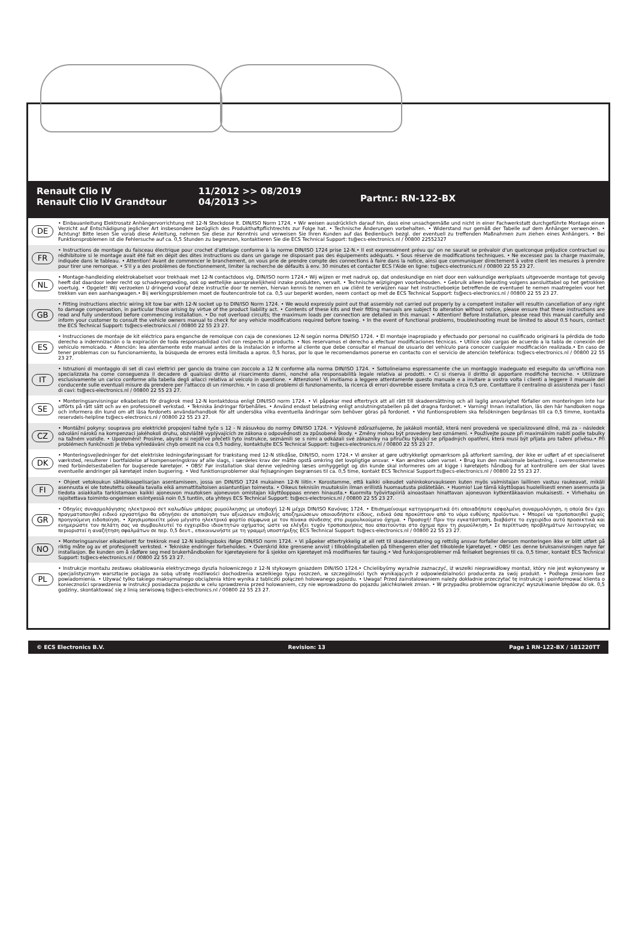Renault Clio IV
Renault Clio IV Grandtour
11/2012 >> 08/2019
04/2013 >>
Partnr.: RN-122-BX
DE
• Einbauanleitung Elektrosatz Anhängervorrichtung mit 12-N Steckdose lt. DIN/ISO Norm 1724. • Wir weisen ausdrücklich darauf hin, dass eine unsachgemäße und nicht in einer Fachwerkstatt durchgeführte Montage einen Verzicht auf Entschädigung jeglicher Art insbesondere bezüglich des Produkthaftpflichtrechts zur Folge hat. • Technische Änderungen vorbehalten. • Widerstand nur gemäß der Tabelle auf dem Anhänger verwenden. • Achtung! Bitte lesen Sie vorab diese Anleitung, nehmen Sie diese zur Kenntnis und verweisen Sie Ihren Kunden auf das Bedienbuch bezgl. der eventuell zu treffenden Maßnahmen zum ziehen eines Anhängers. • Bei Funktionsproblemen ist die Fehlersuche auf ca. 0,5 Stunden zu begrenzen, kontaktieren Sie die ECS Technical Support: ts@ecs-electronics.nl / 00800 22552327
FR
• Instructions de montage du faisceau électrique pour crochet d'attelage conforme à la norme DIN/ISO 1724 prise 12-N.• Il est expressément prévu qu' on ne saurait se prévaloir d'un quelconque préjudice contractuel ou rédhibitoire si le montage avait été fait en dépit des dites instructions ou dans un garage ne disposant pas des équipements adéquats. • Sous réserve de modifications techniques. • Ne excessez pas la charge maximale, indiquée dans le tableau. • Attention! Avant de commencer le branchement, on vous prie de prendre compte des connections à faire dans la notice, ainsi que communiquer directement à votre client les mesures à prendre pour tirer une remorque. • S'il y a des problèmes de fonctionnement, limiter la recherche de défaults à env. 30 minutes et contacter ECS l'Aide en ligne: ts@ecs-electronics.nl / 00800 22 55 23 27.
NL
• Montage-handleiding elektrokabelset voor trekhaak met 12-N contactdoos vlg. DIN/ISO norm 1724.• Wij wijzen er met nadruk op, dat ondeskundige en niet door een vakkundige werkplaats uitgevoerde montage tot gevolg heeft dat daardoor ieder recht op schadevergoeding, ook op wettelijke aansprakelijkheid inzake produkten, vervalt. • Technische wijzigingen voorbehouden. • Gebruik alleen belasting volgens aansluittabel op het getrokken voertuig. • Opgelet! Wij verzoeken U dringend vooraf deze instructie door te nemen, hiervan kennis te nemen en uw cliënt te verwijzen naar het instructieboekje betreffende de eventueel te nemen maatregelen voor het trekken van een aanhangwagen.• Bij werkingsproblemen moet de foutencontrole tot ca. 0,5 uur beperkt worden, neem contact op met de ECS Technical Support: ts@ecs-electronics.nl / 00800 22 55 23 27.
GB
• Fitting instructions electric wiring kit tow bar with 12-N socket up to DIN/ISO Norm 1724. • We would expressly point out that assembly not carried out properly by a competent installer will resultin cancellation of any right to damage compensation, in particular those arising by virtue of the product liability act. • Contents of these kits and their fitting manuals are subject to alteration without notice, please ensure that these instructions are read and fully understood before commencing installation. • Do not overload circuits; the maximum loads per connection are detailed in this manual. • Attention! Before Installation, please read this manual carefully and inform your customer to consult the vehicle owners manual to check for any vehicle modifications required before towing. • In the event of functional problems, troubleshooting must be limited to about 0.5 hours, contact the ECS Technical Support: ts@ecs-electronics.nl / 00800 22 55 23 27.
ES
• Instrucciones de montaje de kit eléctrico para enganche de remolque con caja de conexiones 12-N según norma DIN/ISO 1724. • El montaje inapropiado y efectuado por personal no cualificado originará la pérdida de todo derecho a indemnización o la expiración de toda responsabilidad civil con respecto al producto. • Nos reservamos el derecho a efectuar modificaciones técnicas. • Utilice sólo cargas de acuerdo a la tabla de conexión del vehículo remolcado. • Atención: lea atentamente este manual antes de la instalación e informe al cliente que debe consultar el manual de usuario del vehículo para conocer cualquier modificación realizada.• En caso de tener problemas con su funcionamiento, la búsqueda de errores está limitada a aprox. 0,5 horas, por lo que le recomendamos ponerse en contacto con el servicio de atención telefónica: ts@ecs-electronics.nl / 00800 22 55 23 27.
IT
• Istruzioni di montaggio di set di cavi elettrici per gancio da traino con zoccolo a 12 N conforme alla norma DIN/ISO 1724. • Sottolineiamo espressamente che un montaggio inadeguato ed eseguito da un'officina non specializzata ha come conseguenza il decadere di qualsiasi diritto al risarcimento danni, nonché alla responsabilità legale relativa ai prodotti. • Ci si riserva il diritto di apportare modifiche tecniche. • Utilizzare esclusivamente un carico conforme alla tabella degli allacci relativa al veicolo in questione. • Attenzione! Vi invitiamo a leggere attentamente questo manuale e a invitare a vostra volta i clienti a leggere il manuale del conducente sulle eventuali misure da prendere per l'attacco di un rimorchio. • In caso di problemi di funzionamento, la ricerca di errori dovrebbe essere limitata a circa 0,5 ore. Contattare il centralino di assistenza per i fasci di cavi: ts@ecs-electronics.nl / 00800 22 55 23 27.
SE
• Monteringsanvisningar elkabelsats för dragkrok med 12-N kontaktdosa enligt DIN/ISO norm 1724. • Vi påpekar med eftertryck att all rätt till skadeersättning och all laglig ansvarighet förfaller om monteringen inte har utförts på rätt sätt och av en professionell verkstad. • Tekniska ändringar förbehålles. • Använd endast belastning enligt anslutningstabellen på det dragna fordonet. • Varning! Innan installation, läs den här handboken noga och informera din kund om att läsa fordonets användarhandbok för att undersöka vilka eventuella ändringar som behöver göras på fordonet. • Vid funtionsproblem ska felsökningen begränsas till ca 0,5 timme, kontakta reservdels-helpline ts@ecs-electronics.nl / 00800 22 55 23 27.
CZ
• Montážní pokyny: souprava pro elektrické propojení tažné tyče s 12 - N zásuvkou do normy DIN/ISO 1724. • Výslovně zdůrazňujeme, že jakákoli montáž, která není provedená ve specializované dílně, má za - následek odvolání nároků na kompenzaci jakéhokoli druhu, obzvláště vyplývajících ze zákona o odpovědnosti za způsobené škody. • Změny mohou být provedeny bez oznámení. • Používejte pouze při maximálním nabití podle tabulky na tažném vozidle. • Upozornění! Prosíme, abyste si nejdříve přečetli tyto instrukce, seznámili se s nimi a odkázali své zákazníky na příručku týkající se případných opatření, která musí být přijata pro tažení přívěsu.• Při problémech funkčnosti je třeba vyhledávání chyb omezit na cca 0,5 hodiny, kontaktujte ECS Technical Support: ts@ecs-electronics.nl / 00800 22 55 23 27.
DK
• Monteringsvejledninger for det elektriske ledningsføringssæt for trækstang med 12-N stikdåse, DIN/ISO, norm 1724.• Vi ønsker at gøre udtrykkeligt opmærksom på atforkert samling, der ikke er udført af et specialiseret værksted, resulterer i bortfaldelse af kompenseringskrav af alle slags, i særdeles krav der måtte opstå omkring det lovpligtige ansvar. • Kan ændres uden varsel. • Brug kun den maksimale belastning, i overensstemmelse med forbindelsestabellen for bugserede køretøjer. • OBS! Før installation skal denne vejledning læses omhyggeligt og din kunde skal informeres om at kigge i køretøjets håndbog for at kontrollere om der skal laves eventuelle ændringer på køretøjet inden bugsering. • Ved funktionsproblemer skal fejlsøgningen begrænses til ca. 0,5 time, kontakt ECS Technical Support:ts@ecs-electronics.nl / 00800 22 55 23 27.
FI
• Ohjeet vetokoukun sähkökaapelisarjan asentamiseen, jossa on DIN/ISO 1724 mukainen 12-N liitin.• Korostamme, että kaikki oikeudet vahinkokorvaukseen kuten myös valmistajan laillinen vastuu raukeavat, mikäli asennusta ei ole toteutettu oikealla tavalla eikä ammattitaitoisen asiantuntijan toimesta. • Oikeus teknisiin muutoksiin ilman erillistä huomautusta pidätetään. • Huomio! Lue tämä käyttöopas huolellisesti ennen asennusta ja tiedota asiakkaita tarkistamaan kaikki ajoneuvon muutoksen ajoneuvon omistajan käyttöoppaas ennen hinausta.• Kuormita työvirtapiiriä ainoastaan hinattavan ajoneuvon kytkentäkaavion mukaisesti. • Virhehaku on rajoitettava toiminto-ongelmien esiintyessä noin 0,5 tuntiin, ota yhteys ECS Technical Support: ts@ecs-electronics.nl / 00800 22 55 23 27.
GR
• Οδηγίες συναρμολόγησης ηλεκτρικού σετ καλωδίων μπάρας ρυμούλκησης με υποδοχή 12-N μέχρι DIN/ISO Κανόνας 1724. • Επισημαίνουμε κατηγορηματικά ότι οποιαδήποτε εσφαλμένη συναρμολόγηση, η οποία δεν έχει πραγματοποιηθεί ειδικό εργαστήριο θα οδηγήσει σε αποποίηση των αξιώσεων επιβολής αποζημιώσεων οποιουδήποτε είδους, ειδικά όσα προκύπτουν από το νόμο ευθύνης προϊόντων. • Μπορεί να τροποποιηθεί χωρίς προηγούμενη ειδοποίηση. • Χρησιμοποιείτε μόνο μέγιστο ηλεκτρικό φορτίο σύμφωνα με τον πίνακα σύνδεσης στο ρυμουλκούμενο όχημα. • Προσοχή! Πριν την εγκατάσταση, διαβάστε το εγχειρίδιο αυτό προσεκτικά και ενημερώστε τον πελάτη σας να συμβουλευτεί το εγχειρίδιο ιδιοκτητών οχήματος ώστε να ελέγξει τυχόν τροποποιήσεις που απαιτούνται στο όχημα πριν τη ρυμούλκηση.• Σε περίπτωση προβλημάτων λειτουργίας να περιοριστεί η αναζήτηση σφαλμάτων σε περ. 0,5 δευτ., επικοινωνήστε με τη γραμμή υποστήριξης ECS Technical Support: ts@ecs-electronics.nl / 00800 22 55 23 27.
NO
• Monteringsanviser elkabelsett for trekkrok med 12-N koblingsboks ifølge DIN/ISO norm 1724. • Vi påpeker ettertrykkelig at all rett til skadeerstatning og rettslig ansvar forfaller dersom monteringen ikke er blitt utført på riktig måte og av et profesjonelt verksted. • Tekniske endringer forbeholdes. • Overskrid ikke grensene anvist i tilkoblingstabellen på tilhengeren eller det tilkoblede kjøretøyet. • OBS! Les denne bruksanvisningen nøye før installasjon. Be kunden om å rådføre seg med brukerhåndboken for kjøretøyeiere for å sjekke om kjøretøyet må modifiseres før tauing.• Ved funksjonsproblemer må feilsøket begrenses til ca. 0,5 timer, kontakt ECS Technical Support: ts@ecs-electronics.nl / 00800 22 55 23 27.
PL
• Instrukcje montażu zestawu okablowania elektrycznego dyszla holowniczego z 12-N stykowym gniazdem DIN/ISO 1724.• Chcielibyśmy wyraźnie zaznaczyć, iż wszelki nieprawidłowy montaż, który nie jest wykonywany w specjalistycznym warsztacie pociąga za sobą utratę możliwości dochodzenia wszelkiego typu roszczeń, w szczególności tych wynikających z odpowiedzialności producenta za swój produkt. • Podlega zmianom bez powiadomienia. • Używać tylko takiego maksymalnego obciążenia które wynika z tabliczki połączeń holowanego pojazdu. • Uwaga! Przed zainstalowaniem należy dokładnie przeczytać tę instrukcję i poinformować klienta o konieczności sprawdzenia w instrukcji posiadacza pojazdu w celu sprawdzenia przed holowaniem, czy nie wprowadzono do pojazdu jakichkolwiek zmian. • W przypadku problemów ograniczyć wyszukiwanie błędów do ok. 0,5 godziny, skontaktować się z linią serwisową ts@ecs-electronics.nl / 00800 22 55 23 27.
© ECS Electronics B.V. Revision: 13 Page 1 RN-122-BX / 181220TT